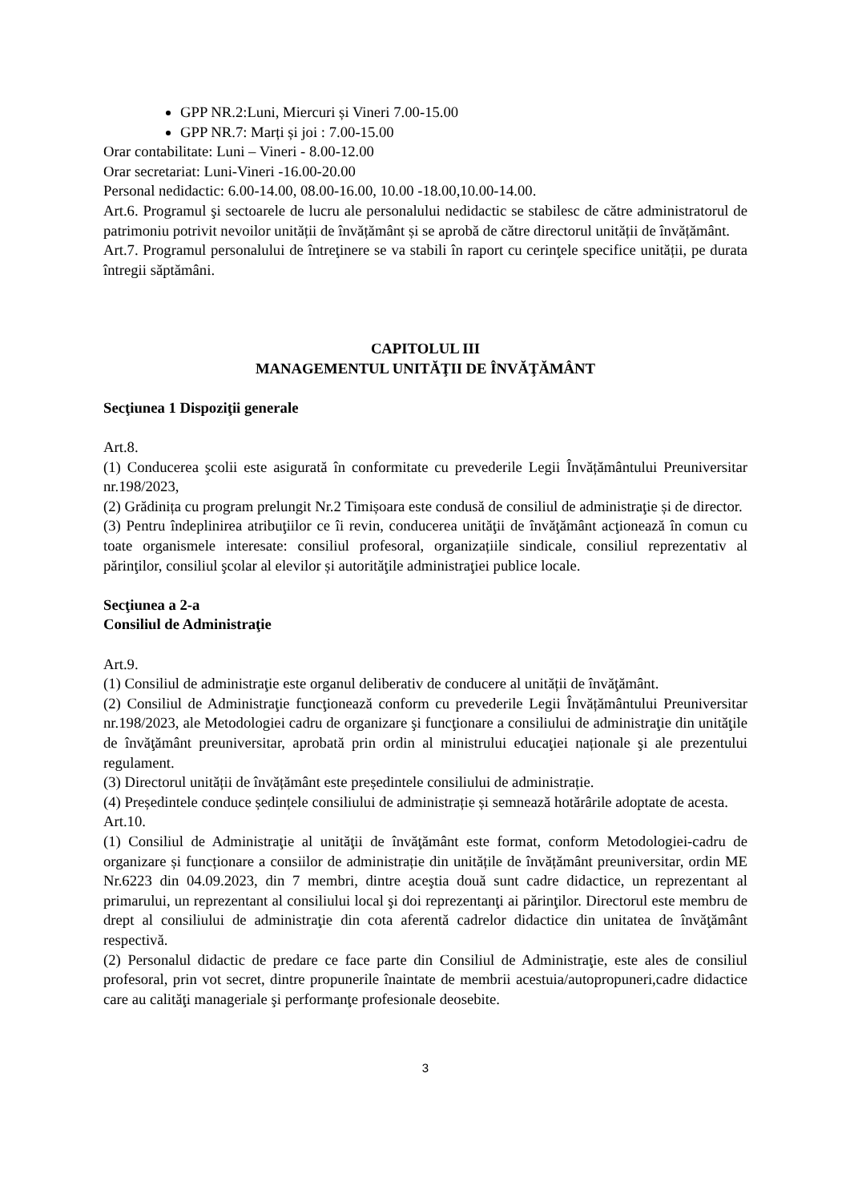GPP NR.2:Luni, Miercuri și Vineri 7.00-15.00
GPP NR.7: Marți și joi : 7.00-15.00
Orar contabilitate: Luni – Vineri - 8.00-12.00
Orar secretariat: Luni-Vineri -16.00-20.00
Personal nedidactic: 6.00-14.00, 08.00-16.00, 10.00 -18.00,10.00-14.00.
Art.6. Programul şi sectoarele de lucru ale personalului nedidactic se stabilesc de către administratorul de patrimoniu potrivit nevoilor unității de învățământ și se aprobă de către directorul unității de învățământ.
Art.7. Programul personalului de întreţinere se va stabili în raport cu cerinţele specifice unității, pe durata întregii săptămâni.
CAPITOLUL III
MANAGEMENTUL UNITĂŢII DE ÎNVĂŢĂMÂNT
Secţiunea 1 Dispoziţii generale
Art.8.
(1) Conducerea şcolii este asigurată în conformitate cu prevederile Legii Învățământului Preuniversitar nr.198/2023,
(2) Grădinița cu program prelungit Nr.2 Timișoara este condusă de consiliul de administraţie și de director.
(3) Pentru îndeplinirea atribuţiilor ce îi revin, conducerea unităţii de învăţământ acţionează în comun cu toate organismele interesate: consiliul profesoral, organizațiile sindicale, consiliul reprezentativ al părinţilor, consiliul şcolar al elevilor și autorităţile administraţiei publice locale.
Secţiunea a 2-a
Consiliul de Administraţie
Art.9.
(1) Consiliul de administraţie este organul deliberativ de conducere al unității de învăţământ.
(2) Consiliul de Administraţie funcţionează conform cu prevederile Legii Învățământului Preuniversitar nr.198/2023, ale Metodologiei cadru de organizare şi funcţionare a consiliului de administraţie din unităţile de învăţământ preuniversitar, aprobată prin ordin al ministrului educaţiei naționale şi ale prezentului regulament.
(3) Directorul unității de învățământ este președintele consiliului de administrație.
(4) Președintele conduce ședințele consiliului de administrație și semnează hotărârile adoptate de acesta.
Art.10.
(1) Consiliul de Administraţie al unităţii de învăţământ este format, conform Metodologiei-cadru de organizare și funcționare a consiilor de administrație din unitățile de învățământ preuniversitar, ordin ME Nr.6223 din 04.09.2023, din 7 membri, dintre aceştia două sunt cadre didactice, un reprezentant al primarului, un reprezentant al consiliului local şi doi reprezentanţi ai părinţilor. Directorul este membru de drept al consiliului de administraţie din cota aferentă cadrelor didactice din unitatea de învăţământ respectivă.
(2) Personalul didactic de predare ce face parte din Consiliul de Administraţie, este ales de consiliul profesoral, prin vot secret, dintre propunerile înaintate de membrii acestuia/autopropuneri,cadre didactice care au calităţi manageriale şi performanţe profesionale deosebite.
3